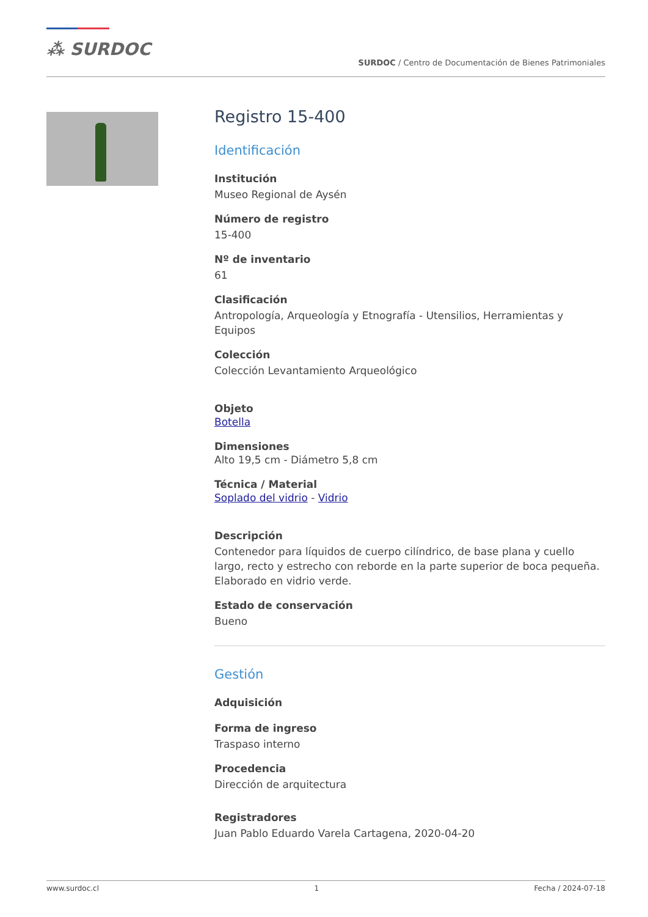⁂ SURDOC
SURDOC / Centro de Documentación de Bienes Patrimoniales
Registro 15-400
Identificación
Institución
Museo Regional de Aysén
Número de registro
15-400
Nº de inventario
61
Clasificación
Antropología, Arqueología y Etnografía - Utensilios, Herramientas y Equipos
Colección
Colección Levantamiento Arqueológico
Objeto
Botella
Dimensiones
Alto 19,5 cm - Diámetro 5,8 cm
Técnica / Material
Soplado del vidrio - Vidrio
Descripción
Contenedor para líquidos de cuerpo cilíndrico, de base plana y cuello largo, recto y estrecho con reborde en la parte superior de boca pequeña. Elaborado en vidrio verde.
Estado de conservación
Bueno
Gestión
Adquisición
Forma de ingreso
Traspaso interno
Procedencia
Dirección de arquitectura
Registradores
Juan Pablo Eduardo Varela Cartagena, 2020-04-20
www.surdoc.cl 1 Fecha / 2024-07-18